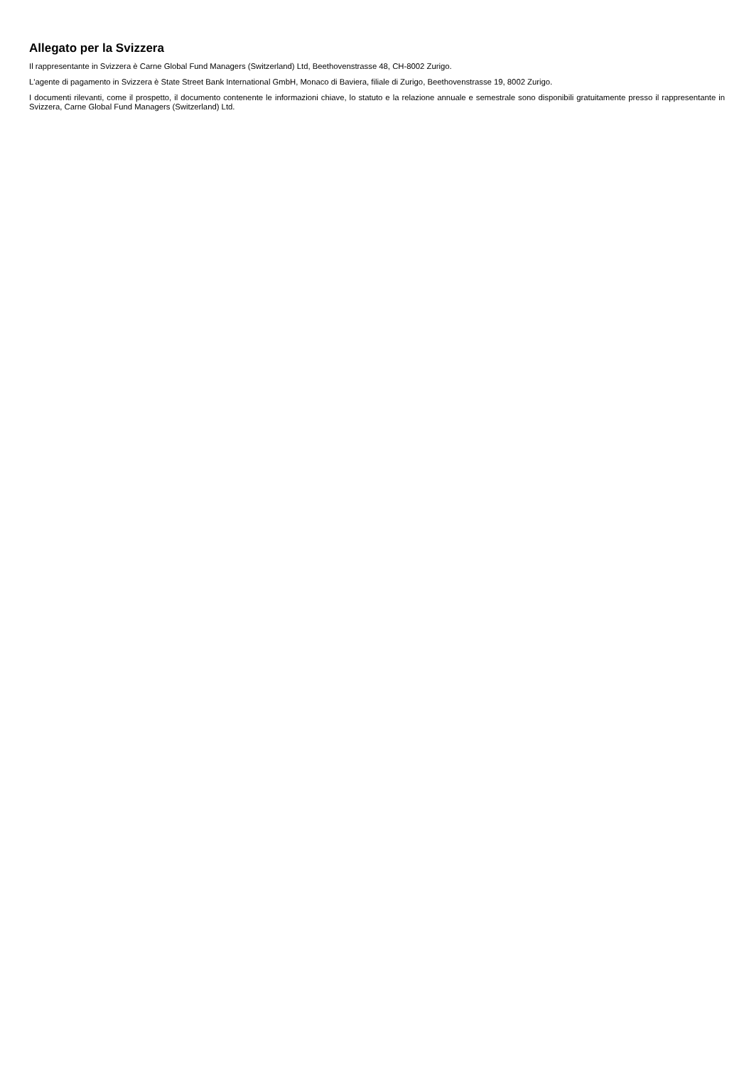Allegato per la Svizzera
Il rappresentante in Svizzera è Carne Global Fund Managers (Switzerland) Ltd, Beethovenstrasse 48, CH-8002 Zurigo.
L'agente di pagamento in Svizzera è State Street Bank International GmbH, Monaco di Baviera, filiale di Zurigo, Beethovenstrasse 19, 8002 Zurigo.
I documenti rilevanti, come il prospetto, il documento contenente le informazioni chiave, lo statuto e la relazione annuale e semestrale sono disponibili gratuitamente presso il rappresentante in Svizzera, Carne Global Fund Managers (Switzerland) Ltd.